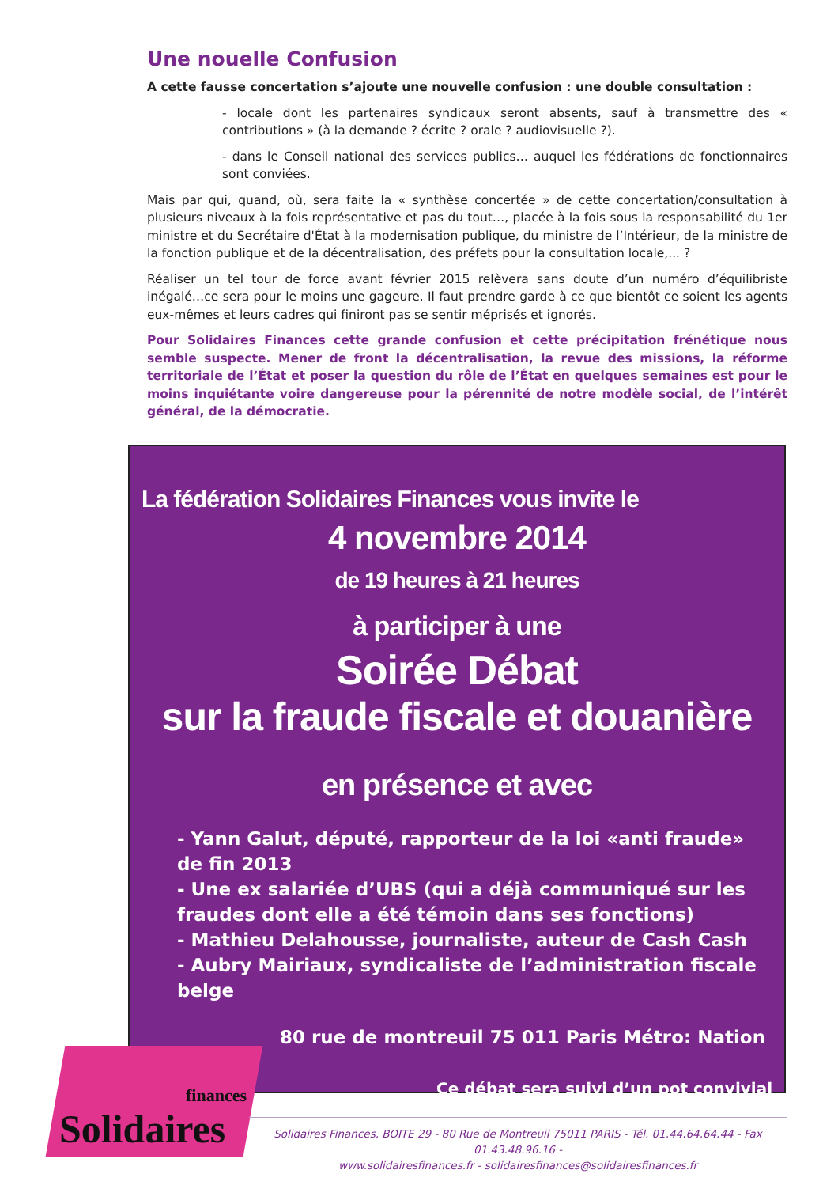Une nouelle Confusion
A cette fausse concertation s’ajoute une nouvelle confusion : une double consultation :
- locale dont les partenaires syndicaux seront absents, sauf à transmettre des « contributions » (à la demande ? écrite ? orale ? audiovisuelle ?).
- dans le Conseil national des services publics… auquel les fédérations de fonctionnaires sont conviées.
Mais par qui, quand, où, sera faite la « synthèse concertée » de cette concertation/consultation à plusieurs niveaux à la fois représentative et pas du tout…, placée à la fois sous la responsabilité du 1er ministre et du Secrétaire d'État à la modernisation publique, du ministre de l’Intérieur, de la ministre de la fonction publique et de la décentralisation, des préfets pour la consultation locale,... ?
Réaliser un tel tour de force avant février 2015 relèvera sans doute d’un numéro d’équilibriste inégalé…ce sera pour le moins une gageure. Il faut prendre garde à ce que bientôt ce soient les agents eux-mêmes et leurs cadres qui finiront pas se sentir méprisés et ignorés.
Pour Solidaires Finances cette grande confusion et cette précipitation frénétique nous semble suspecte. Mener de front la décentralisation, la revue des missions, la réforme territoriale de l’État et poser la question du rôle de l’État en quelques semaines est pour le moins inquiétante voire dangereuse pour la pérennité de notre modèle social, de l’intérêt général, de la démocratie.
La fédération Solidaires Finances vous invite le
4 novembre 2014
de 19 heures à 21 heures
à participer à une
Soirée Débat
sur la fraude fiscale et douanière
en présence et avec
- Yann Galut, député, rapporteur de la loi «anti fraude» de fin 2013
- Une ex salariée d’UBS (qui a déjà communiqué sur les fraudes dont elle a été témoin dans ses fonctions)
- Mathieu Delahousse, journaliste, auteur de Cash Cash
- Aubry Mairiaux, syndicaliste de l’administration fiscale belge
80 rue de montreuil 75 011 Paris Métro: Nation
Ce débat sera suivi d’un pot convivial
finances
Solidaires
Solidaires Finances, BOITE 29 - 80 Rue de Montreuil 75011 PARIS - Tél. 01.44.64.64.44 - Fax 01.43.48.96.16 -
www.solidairesfinances.fr - solidairesfinances@solidairesfinances.fr